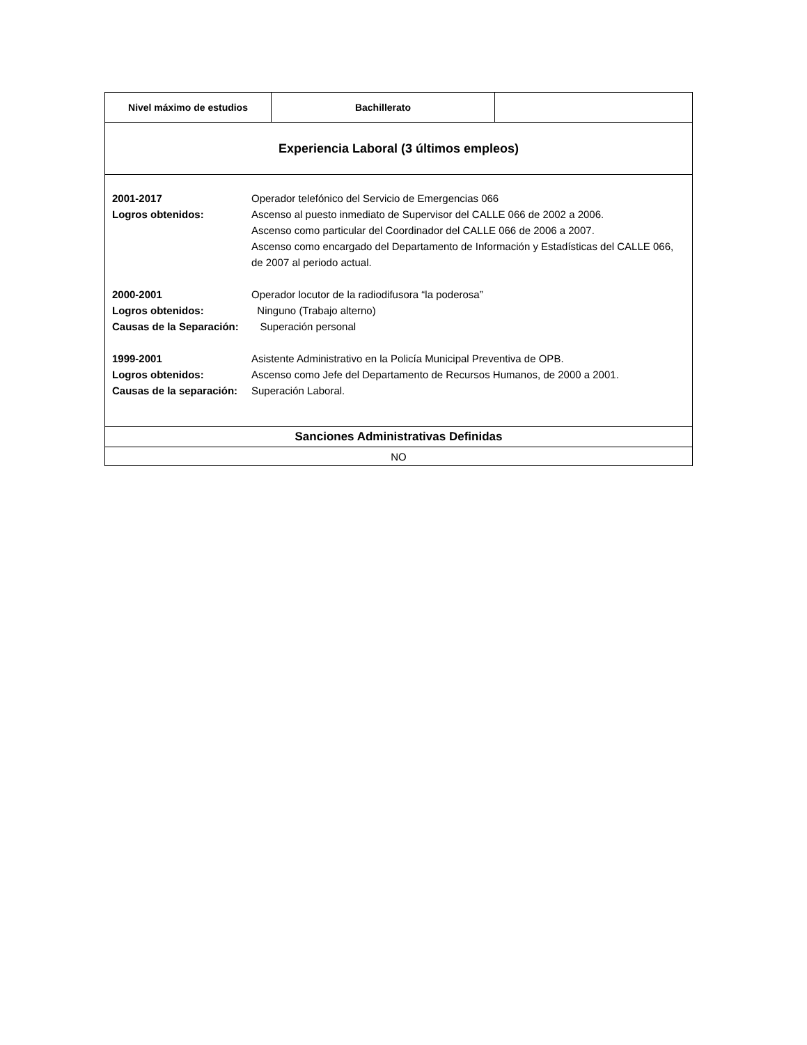| Nivel máximo de estudios | Bachillerato | |
| Experiencia Laboral (3 últimos empleos) | | |
| / 2001-2017 / Operador telefónico del Servicio de Emergencias 066 / / Logros obtenidos: / Ascenso al puesto inmediato de Supervisor del CALLE 066 de 2002 a 2006. Ascenso como particular del Coordinador del CALLE 066 de 2006 a 2007. Ascenso como encargado del Departamento de Información y Estadísticas del CALLE 066, de 2007 al periodo actual. / / 2000-2001 / Operador locutor de la radiodifusora “la poderosa” / / Logros obtenidos: / Ninguno (Trabajo alterno) / / Causas de la Separación: / Superación personal / / 1999-2001 / Asistente Administrativo en la Policía Municipal Preventiva de OPB. / / Logros obtenidos: / Ascenso como Jefe del Departamento de Recursos Humanos, de 2000 a 2001. / / Causas de la separación: / Superación Laboral. / | | |
| Sanciones Administrativas Definidas | | |
| NO | | |